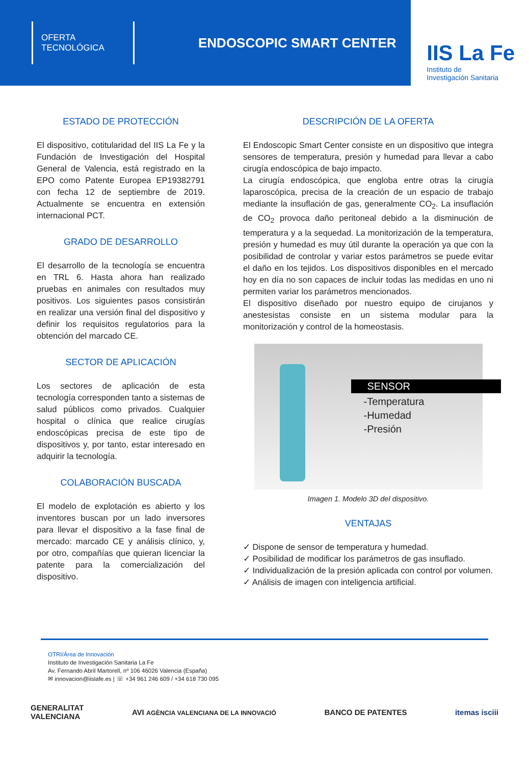OFERTA
TECNOLÓGICA
ENDOSCOPIC SMART CENTER
IIS La Fe
Instituto de
Investigación Sanitaria
ESTADO DE PROTECCIÓN
El dispositivo, cotitularidad del IIS La Fe y la Fundación de Investigación del Hospital General de Valencia, está registrado en la EPO como Patente Europea EP19382791 con fecha 12 de septiembre de 2019. Actualmente se encuentra en extensión internacional PCT.
GRADO DE DESARROLLO
El desarrollo de la tecnología se encuentra en TRL 6. Hasta ahora han realizado pruebas en animales con resultados muy positivos. Los siguientes pasos consistirán en realizar una versión final del dispositivo y definir los requisitos regulatorios para la obtención del marcado CE.
SECTOR DE APLICACIÓN
Los sectores de aplicación de esta tecnología corresponden tanto a sistemas de salud públicos como privados. Cualquier hospital o clínica que realice cirugías endoscópicas precisa de este tipo de dispositivos y, por tanto, estar interesado en adquirir la tecnología.
COLABORACIÓN BUSCADA
El modelo de explotación es abierto y los inventores buscan por un lado inversores para llevar el dispositivo a la fase final de mercado: marcado CE y análisis clínico, y, por otro, compañías que quieran licenciar la patente para la comercialización del dispositivo.
DESCRIPCIÓN DE LA OFERTA
El Endoscopic Smart Center consiste en un dispositivo que integra sensores de temperatura, presión y humedad para llevar a cabo cirugía endoscópica de bajo impacto.
La cirugía endoscópica, que engloba entre otras la cirugía laparoscópica, precisa de la creación de un espacio de trabajo mediante la insuflación de gas, generalmente CO<sub>2</sub>. La insuflación de CO<sub>2</sub> provoca daño peritoneal debido a la disminución de temperatura y a la sequedad. La monitorización de la temperatura, presión y humedad es muy útil durante la operación ya que con la posibilidad de controlar y variar estos parámetros se puede evitar el daño en los tejidos. Los dispositivos disponibles en el mercado hoy en día no son capaces de incluir todas las medidas en uno ni permiten variar los parámetros mencionados.
El dispositivo diseñado por nuestro equipo de cirujanos y anestesistas consiste en un sistema modular para la monitorización y control de la homeostasis.
SENSOR
-Temperatura
-Humedad
-Presión
Imagen 1. Modelo 3D del dispositivo.
VENTAJAS
✓ Dispone de sensor de temperatura y humedad.
✓ Posibilidad de modificar los parámetros de gas insuflado.
✓ Individualización de la presión aplicada con control por volumen.
✓ Análisis de imagen con inteligencia artificial.
OTRI/Área de Innovación
Instituto de Investigación Sanitaria La Fe
Av. Fernando Abril Martorell, nº 106 46026 Valencia (España)
✉ innovacion@iislafe.es | ☏ +34 961 246 609 / +34 618 730 095
GENERALITAT
VALENCIANA AVI AGÈNCIA VALENCIANA DE LA INNOVACIÓ BANCO DE PATENTES itemas isciii